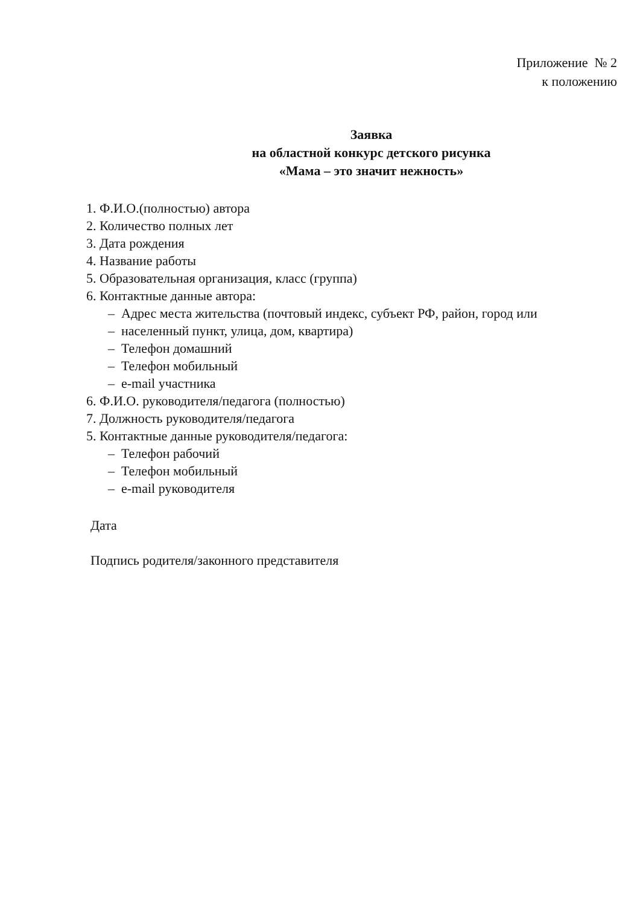Приложение № 2
к положению
Заявка
на областной конкурс детского рисунка
«Мама – это значит нежность»
1. Ф.И.О.(полностью) автора
2. Количество полных лет
3. Дата рождения
4. Название работы
5. Образовательная организация, класс (группа)
6. Контактные данные автора:
– Адрес места жительства (почтовый индекс, субъект РФ, район, город или
– населенный пункт, улица, дом, квартира)
– Телефон домашний
– Телефон мобильный
– e-mail участника
6. Ф.И.О. руководителя/педагога (полностью)
7. Должность руководителя/педагога
5. Контактные данные руководителя/педагога:
– Телефон рабочий
– Телефон мобильный
– e-mail руководителя
Дата
Подпись родителя/законного представителя